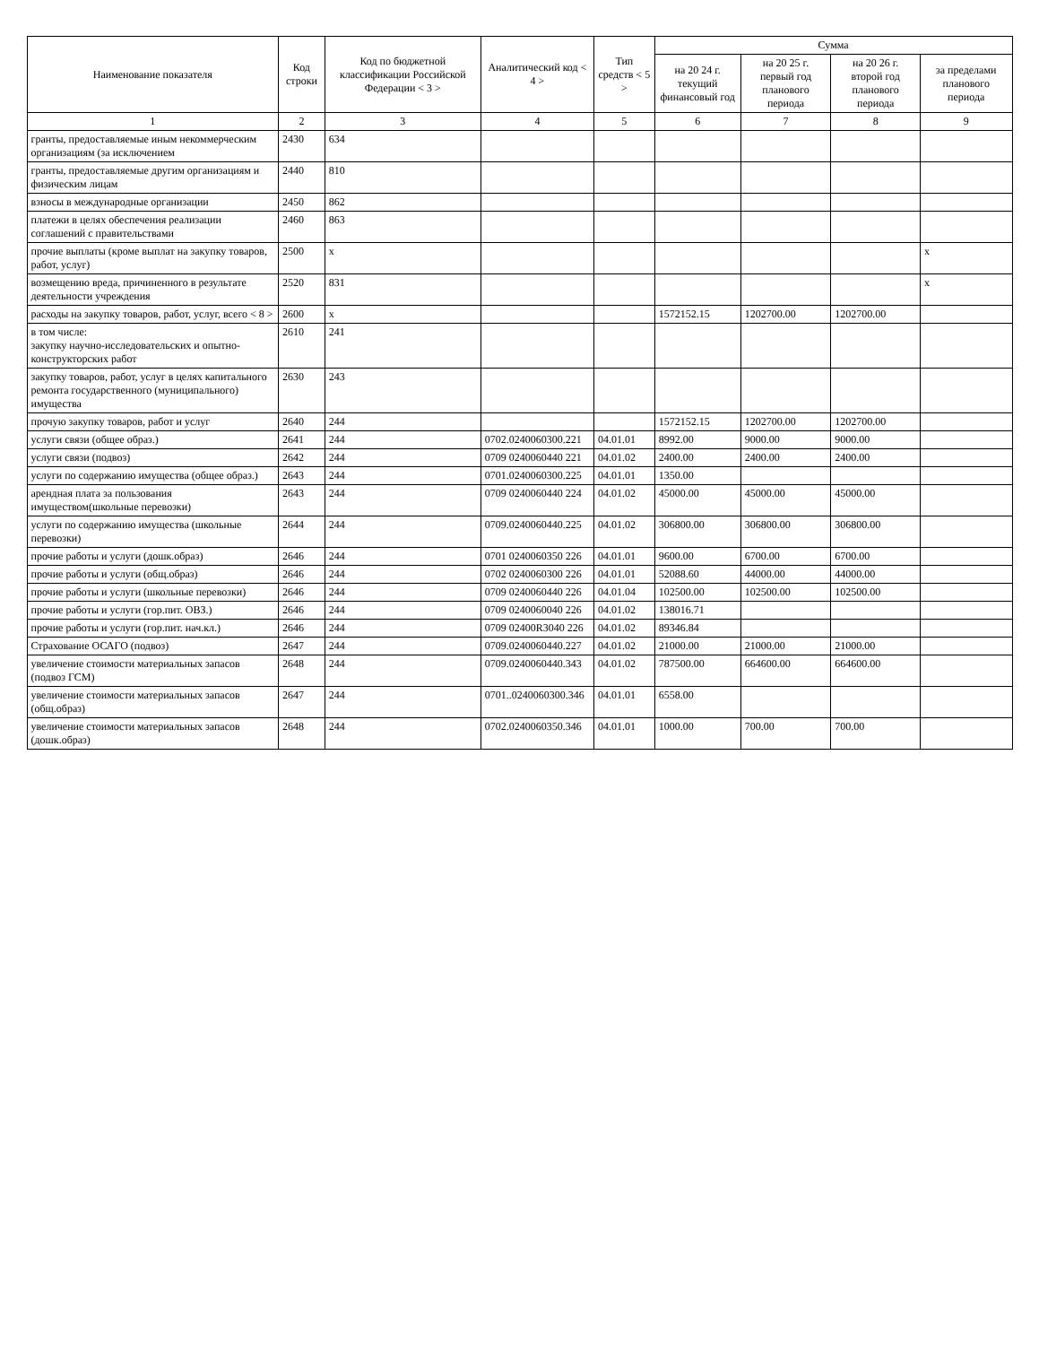| Наименование показателя | Код строки | Код по бюджетной классификации Российской Федерации < 3 > | Аналитический код < 4 > | Тип средств < 5 > | Сумма | | | |
| --- | --- | --- | --- | --- | --- | --- | --- | --- |
| | | | | | на 20 24 г. текущий финансовый год | на 20 25 г. первый год планового периода | на 20 26 г. второй год планового периода | за пределами планового периода |
| 1 | 2 | 3 | 4 | 5 | 6 | 7 | 8 | 9 |
| гранты, предоставляемые иным некоммерческим организациям (за исключением | 2430 | 634 | | | | | | |
| гранты, предоставляемые другим организациям и физическим лицам | 2440 | 810 | | | | | | |
| взносы в международные организации | 2450 | 862 | | | | | | |
| платежи в целях обеспечения реализации соглашений с правительствами | 2460 | 863 | | | | | | |
| прочие выплаты (кроме выплат на закупку товаров, работ, услуг) | 2500 | x | | | | | | x |
| возмещению вреда, причиненного в результате деятельности учреждения | 2520 | 831 | | | | | | x |
| расходы на закупку товаров, работ, услуг, всего < 8 > | 2600 | x | | | 1572152.15 | 1202700.00 | 1202700.00 | |
| в том числе: закупку научно-исследовательских и опытно-конструкторских работ | 2610 | 241 | | | | | | |
| закупку товаров, работ, услуг в целях капитального ремонта государственного (муниципального) имущества | 2630 | 243 | | | | | | |
| прочую закупку товаров, работ и услуг | 2640 | 244 | | | 1572152.15 | 1202700.00 | 1202700.00 | |
| услуги связи (общее образ.) | 2641 | 244 | 0702.0240060300.221 | 04.01.01 | 8992.00 | 9000.00 | 9000.00 | |
| услуги связи (подвоз) | 2642 | 244 | 0709 0240060440 221 | 04.01.02 | 2400.00 | 2400.00 | 2400.00 | |
| услуги по содержанию имущества (общее образ.) | 2643 | 244 | 0701.0240060300.225 | 04.01.01 | 1350.00 | | | |
| арендная плата за пользования имуществом(школьные перевозки) | 2643 | 244 | 0709 0240060440 224 | 04.01.02 | 45000.00 | 45000.00 | 45000.00 | |
| услуги по содержанию имущества (школьные перевозки) | 2644 | 244 | 0709.0240060440.225 | 04.01.02 | 306800.00 | 306800.00 | 306800.00 | |
| прочие работы и услуги (дошк.образ) | 2646 | 244 | 0701 0240060350 226 | 04.01.01 | 9600.00 | 6700.00 | 6700.00 | |
| прочие работы и услуги (общ.образ) | 2646 | 244 | 0702 0240060300 226 | 04.01.01 | 52088.60 | 44000.00 | 44000.00 | |
| прочие работы и услуги (школьные перевозки) | 2646 | 244 | 0709 0240060440 226 | 04.01.04 | 102500.00 | 102500.00 | 102500.00 | |
| прочие работы и услуги (гор.пит. ОВЗ.) | 2646 | 244 | 0709 0240060040 226 | 04.01.02 | 138016.71 | | | |
| прочие работы и услуги (гор.пит. нач.кл.) | 2646 | 244 | 0709 02400R3040 226 | 04.01.02 | 89346.84 | | | |
| Страхование ОСАГО (подвоз) | 2647 | 244 | 0709.0240060440.227 | 04.01.02 | 21000.00 | 21000.00 | 21000.00 | |
| увеличение стоимости материальных запасов (подвоз ГСМ) | 2648 | 244 | 0709.0240060440.343 | 04.01.02 | 787500.00 | 664600.00 | 664600.00 | |
| увеличение стоимости материальных запасов (общ.образ) | 2647 | 244 | 0701..0240060300.346 | 04.01.01 | 6558.00 | | | |
| увеличение стоимости материальных запасов (дошк.образ) | 2648 | 244 | 0702.0240060350.346 | 04.01.01 | 1000.00 | 700.00 | 700.00 | |